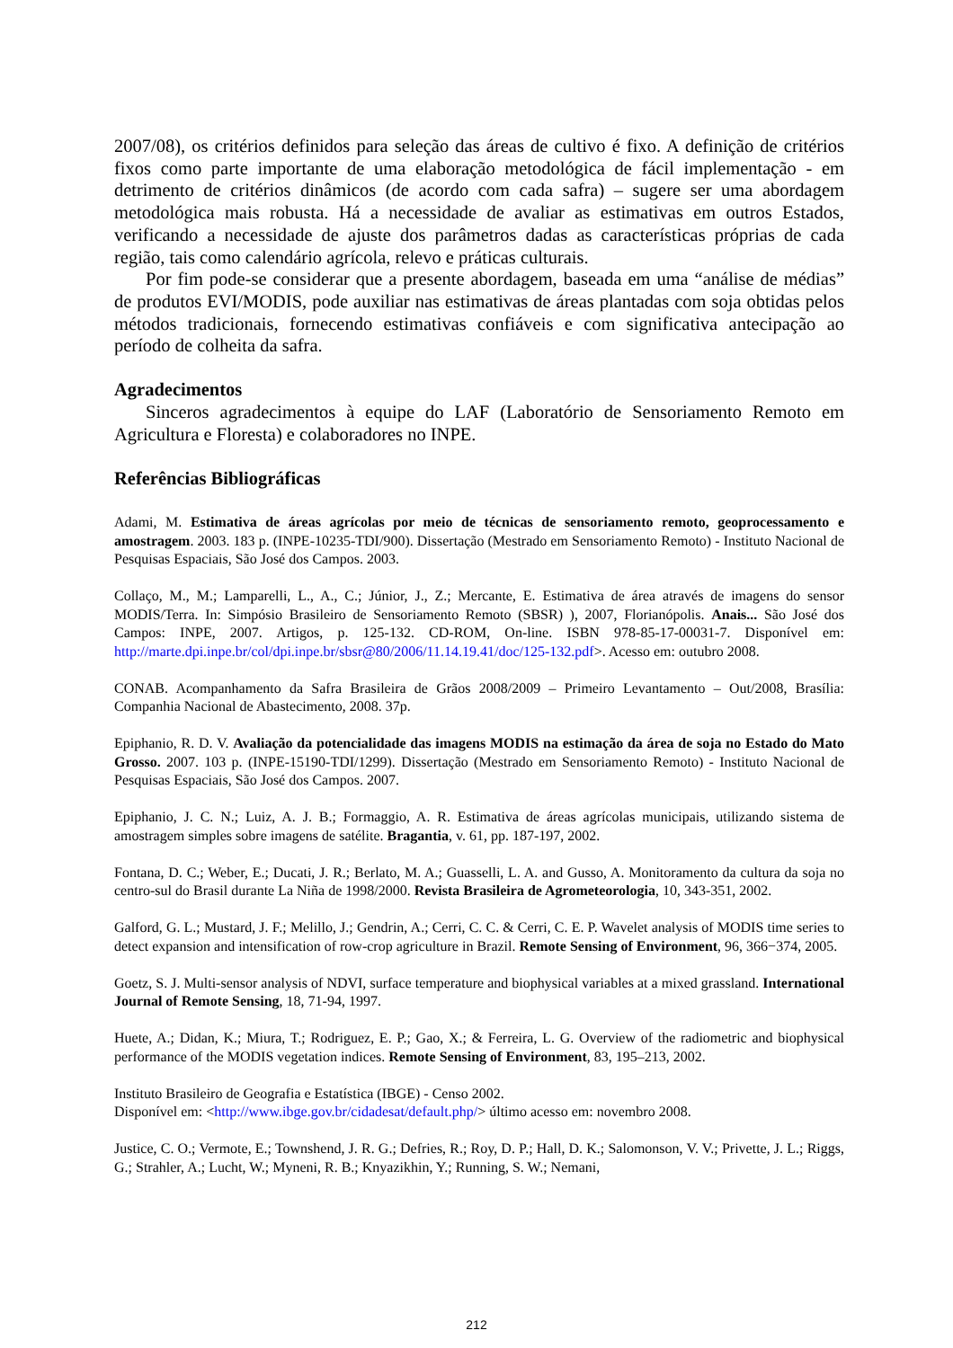2007/08), os critérios definidos para seleção das áreas de cultivo é fixo. A definição de critérios fixos como parte importante de uma elaboração metodológica de fácil implementação - em detrimento de critérios dinâmicos (de acordo com cada safra) – sugere ser uma abordagem metodológica mais robusta. Há a necessidade de avaliar as estimativas em outros Estados, verificando a necessidade de ajuste dos parâmetros dadas as características próprias de cada região, tais como calendário agrícola, relevo e práticas culturais.
Por fim pode-se considerar que a presente abordagem, baseada em uma “análise de médias” de produtos EVI/MODIS, pode auxiliar nas estimativas de áreas plantadas com soja obtidas pelos métodos tradicionais, fornecendo estimativas confiáveis e com significativa antecipação ao período de colheita da safra.
Agradecimentos
Sinceros agradecimentos à equipe do LAF (Laboratório de Sensoriamento Remoto em Agricultura e Floresta) e colaboradores no INPE.
Referências Bibliográficas
Adami, M. Estimativa de áreas agrícolas por meio de técnicas de sensoriamento remoto, geoprocessamento e amostragem. 2003. 183 p. (INPE-10235-TDI/900). Dissertação (Mestrado em Sensoriamento Remoto) - Instituto Nacional de Pesquisas Espaciais, São José dos Campos. 2003.
Collaço, M., M.; Lamparelli, L., A., C.; Júnior, J., Z.; Mercante, E. Estimativa de área através de imagens do sensor MODIS/Terra. In: Simpósio Brasileiro de Sensoriamento Remoto (SBSR) ), 2007, Florianópolis. Anais... São José dos Campos: INPE, 2007. Artigos, p. 125-132. CD-ROM, On-line. ISBN 978-85-17-00031-7. Disponível em: http://marte.dpi.inpe.br/col/dpi.inpe.br/sbsr@80/2006/11.14.19.41/doc/125-132.pdf>. Acesso em: outubro 2008.
CONAB. Acompanhamento da Safra Brasileira de Grãos 2008/2009 – Primeiro Levantamento – Out/2008, Brasília: Companhia Nacional de Abastecimento, 2008. 37p.
Epiphanio, R. D. V. Avaliação da potencialidade das imagens MODIS na estimação da área de soja no Estado do Mato Grosso. 2007. 103 p. (INPE-15190-TDI/1299). Dissertação (Mestrado em Sensoriamento Remoto) - Instituto Nacional de Pesquisas Espaciais, São José dos Campos. 2007.
Epiphanio, J. C. N.; Luiz, A. J. B.; Formaggio, A. R. Estimativa de áreas agrícolas municipais, utilizando sistema de amostragem simples sobre imagens de satélite. Bragantia, v. 61, pp. 187-197, 2002.
Fontana, D. C.; Weber, E.; Ducati, J. R.; Berlato, M. A.; Guasselli, L. A. and Gusso, A. Monitoramento da cultura da soja no centro-sul do Brasil durante La Niña de 1998/2000. Revista Brasileira de Agrometeorologia, 10, 343-351, 2002.
Galford, G. L.; Mustard, J. F.; Melillo, J.; Gendrin, A.; Cerri, C. C. & Cerri, C. E. P. Wavelet analysis of MODIS time series to detect expansion and intensification of row-crop agriculture in Brazil. Remote Sensing of Environment, 96, 366−374, 2005.
Goetz, S. J. Multi-sensor analysis of NDVI, surface temperature and biophysical variables at a mixed grassland. International Journal of Remote Sensing, 18, 71-94, 1997.
Huete, A.; Didan, K.; Miura, T.; Rodriguez, E. P.; Gao, X.; & Ferreira, L. G. Overview of the radiometric and biophysical performance of the MODIS vegetation indices. Remote Sensing of Environment, 83, 195–213, 2002.
Instituto Brasileiro de Geografia e Estatística (IBGE) - Censo 2002.
Disponível em: <http://www.ibge.gov.br/cidadesat/default.php/> último acesso em: novembro 2008.
Justice, C. O.; Vermote, E.; Townshend, J. R. G.; Defries, R.; Roy, D. P.; Hall, D. K.; Salomonson, V. V.; Privette, J. L.; Riggs, G.; Strahler, A.; Lucht, W.; Myneni, R. B.; Knyazikhin, Y.; Running, S. W.; Nemani,
212